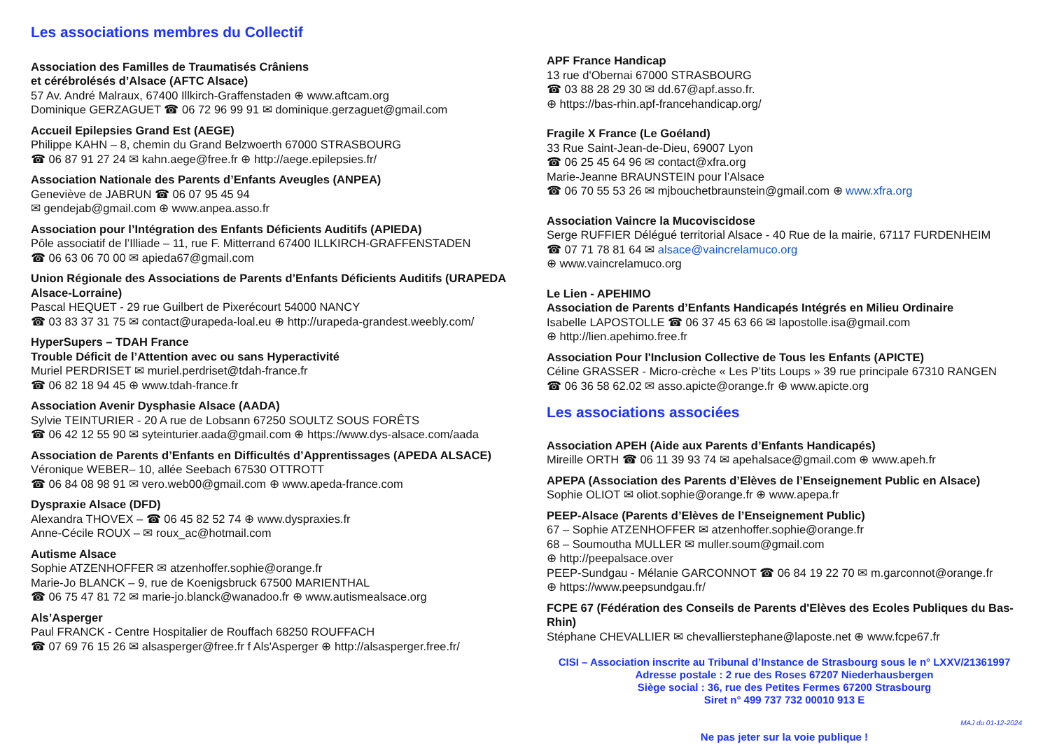Les associations membres du Collectif
Association des Familles de Traumatisés Crâniens
et cérébrolésés d’Alsace (AFTC Alsace)
57 Av. André Malraux, 67400 Illkirch-Graffenstaden ⊕ www.aftcam.org
Dominique GERZAGUET ☎ 06 72 96 99 91 ✉ dominique.gerzaguet@gmail.com
Accueil Epilepsies Grand Est (AEGE)
Philippe KAHN – 8, chemin du Grand Belzwoerth 67000 STRASBOURG
☎ 06 87 91 27 24 ✉ kahn.aege@free.fr ⊕ http://aege.epilepsies.fr/
Association Nationale des Parents d’Enfants Aveugles (ANPEA)
Geneviève de JABRUN ☎ 06 07 95 45 94
✉ gendejab@gmail.com ⊕ www.anpea.asso.fr
Association pour l’Intégration des Enfants Déficients Auditifs (APIEDA)
Pôle associatif de l’Illiade – 11, rue F. Mitterrand 67400 ILLKIRCH-GRAFFENSTADEN
☎ 06 63 06 70 00 ✉ apieda67@gmail.com
Union Régionale des Associations de Parents d’Enfants Déficients Auditifs (URAPEDA Alsace-Lorraine)
Pascal HEQUET - 29 rue Guilbert de Pixerécourt 54000 NANCY
☎ 03 83 37 31 75 ✉ contact@urapeda-loal.eu ⊕ http://urapeda-grandest.weebly.com/
HyperSupers – TDAH France
Trouble Déficit de l’Attention avec ou sans Hyperactivité
Muriel PERDRISET ✉ muriel.perdriset@tdah-france.fr
☎ 06 82 18 94 45 ⊕ www.tdah-france.fr
Association Avenir Dysphasie Alsace (AADA)
Sylvie TEINTURIER - 20 A rue de Lobsann 67250 SOULTZ SOUS FORÊTS
☎ 06 42 12 55 90 ✉ syteinturier.aada@gmail.com ⊕ https://www.dys-alsace.com/aada
Association de Parents d’Enfants en Difficultés d’Apprentissages (APEDA ALSACE)
Véronique WEBER– 10, allée Seebach 67530 OTTROTT
☎ 06 84 08 98 91 ✉ vero.web00@gmail.com ⊕ www.apeda-france.com
Dyspraxie Alsace (DFD)
Alexandra THOVEX – ☎ 06 45 82 52 74 ⊕ www.dyspraxies.fr
Anne-Cécile ROUX – ✉ roux_ac@hotmail.com
Autisme Alsace
Sophie ATZENHOFFER ✉ atzenhoffer.sophie@orange.fr
Marie-Jo BLANCK – 9, rue de Koenigsbruck 67500 MARIENTHAL
☎ 06 75 47 81 72 ✉ marie-jo.blanck@wanadoo.fr ⊕ www.autismealsace.org
Als’Asperger
Paul FRANCK - Centre Hospitalier de Rouffach 68250 ROUFFACH
☎ 07 69 76 15 26 ✉ alsasperger@free.fr f Als'Asperger ⊕ http://alsasperger.free.fr/
APF France Handicap
13 rue d'Obernai 67000 STRASBOURG
☎ 03 88 28 29 30 ✉ dd.67@apf.asso.fr.
⊕ https://bas-rhin.apf-francehandicap.org/
Fragile X France (Le Goéland)
33 Rue Saint-Jean-de-Dieu, 69007 Lyon
☎ 06 25 45 64 96 ✉ contact@xfra.org
Marie-Jeanne BRAUNSTEIN pour l’Alsace
☎ 06 70 55 53 26 ✉ mjbouchetbraunstein@gmail.com ⊕ www.xfra.org
Association Vaincre la Mucoviscidose
Serge RUFFIER Délégué territorial Alsace - 40 Rue de la mairie, 67117 FURDENHEIM
☎ 07 71 78 81 64 ✉ alsace@vaincrelamuco.org
⊕ www.vaincrelamuco.org
Le Lien - APEHIMO
Association de Parents d’Enfants Handicapés Intégrés en Milieu Ordinaire
Isabelle LAPOSTOLLE ☎ 06 37 45 63 66 ✉ lapostolle.isa@gmail.com
⊕ http://lien.apehimo.free.fr
Association Pour l'Inclusion Collective de Tous les Enfants (APICTE)
Céline GRASSER - Micro-crèche « Les P’tits Loups » 39 rue principale 67310 RANGEN
☎ 06 36 58 62.02 ✉ asso.apicte@orange.fr ⊕ www.apicte.org
Les associations associées
Association APEH (Aide aux Parents d’Enfants Handicapés)
Mireille ORTH ☎ 06 11 39 93 74 ✉ apehalsace@gmail.com ⊕ www.apeh.fr
APEPA (Association des Parents d’Elèves de l’Enseignement Public en Alsace)
Sophie OLIOT ✉ oliot.sophie@orange.fr ⊕ www.apepa.fr
PEEP-Alsace (Parents d’Elèves de l’Enseignement Public)
67 – Sophie ATZENHOFFER ✉ atzenhoffer.sophie@orange.fr
68 – Soumoutha MULLER ✉ muller.soum@gmail.com
⊕ http://peepalsace.over
PEEP-Sundgau - Mélanie GARCONNOT ☎ 06 84 19 22 70 ✉ m.garconnot@orange.fr
⊕ https://www.peepsundgau.fr/
FCPE 67 (Fédération des Conseils de Parents d'Elèves des Ecoles Publiques du Bas-Rhin)
Stéphane CHEVALLIER ✉ chevallierstephane@laposte.net ⊕ www.fcpe67.fr
CISI – Association inscrite au Tribunal d’Instance de Strasbourg sous le n° LXXV/21361997
Adresse postale : 2 rue des Roses 67207 Niederhausbergen
Siège social : 36, rue des Petites Fermes 67200 Strasbourg
Siret n° 499 737 732 00010 913 E
MAJ du 01-12-2024
Ne pas jeter sur la voie publique !